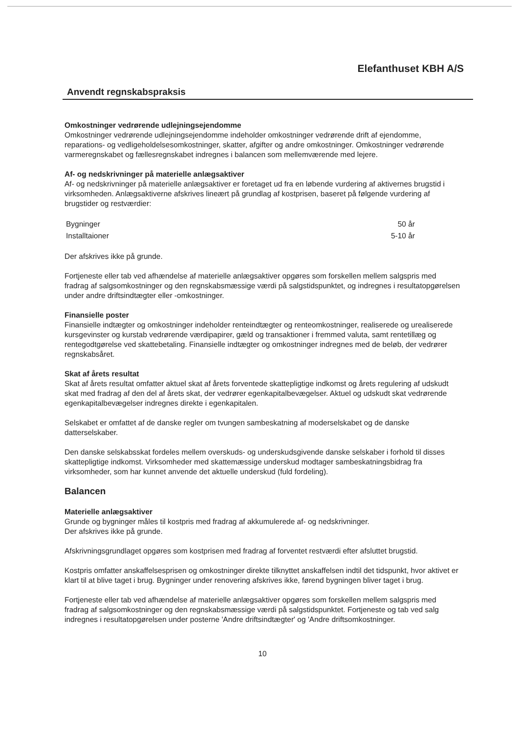Elefanthuset KBH A/S
Anvendt regnskabspraksis
Omkostninger vedrørende udlejningsejendomme
Omkostninger vedrørende udlejningsejendomme indeholder omkostninger vedrørende drift af ejendomme, reparations- og vedligeholdelsesomkostninger, skatter, afgifter og andre omkostninger. Omkostninger vedrørende varmeregnskabet og fællesregnskabet indregnes i balancen som mellemværende med lejere.
Af- og nedskrivninger på materielle anlægsaktiver
Af- og nedskrivninger på materielle anlægsaktiver er foretaget ud fra en løbende vurdering af aktivernes brugstid i virksomheden. Anlægsaktiverne afskrives lineært på grundlag af kostprisen, baseret på følgende vurdering af brugstider og restværdier:
| Bygninger | 50 år |
| Installtaioner | 5-10 år |
Der afskrives ikke på grunde.
Fortjeneste eller tab ved afhændelse af materielle anlægsaktiver opgøres som forskellen mellem salgspris med fradrag af salgsomkostninger og den regnskabsmæssige værdi på salgstidspunktet, og indregnes i resultatopgørelsen under andre driftsindtægter eller -omkostninger.
Finansielle poster
Finansielle indtægter og omkostninger indeholder renteindtægter og renteomkostninger, realiserede og urealiserede kursgevinster og kurstab vedrørende værdipapirer, gæld og transaktioner i fremmed valuta, samt rentetillæg og rentegodtgørelse ved skattebetaling. Finansielle indtægter og omkostninger indregnes med de beløb, der vedrører regnskabsåret.
Skat af årets resultat
Skat af årets resultat omfatter aktuel skat af årets forventede skattepligtige indkomst og årets regulering af udskudt skat med fradrag af den del af årets skat, der vedrører egenkapitalbevægelser. Aktuel og udskudt skat vedrørende egenkapitalbevægelser indregnes direkte i egenkapitalen.
Selskabet er omfattet af de danske regler om tvungen sambeskatning af moderselskabet og de danske datterselskaber.
Den danske selskabsskat fordeles mellem overskuds- og underskudsgivende danske selskaber i forhold til disses skattepligtige indkomst. Virksomheder med skattemæssige underskud modtager sambeskatningsbidrag fra virksomheder, som har kunnet anvende det aktuelle underskud (fuld fordeling).
Balancen
Materielle anlægsaktiver
Grunde og bygninger måles til kostpris med fradrag af akkumulerede af- og nedskrivninger.
Der afskrives ikke på grunde.
Afskrivningsgrundlaget opgøres som kostprisen med fradrag af forventet restværdi efter afsluttet brugstid.
Kostpris omfatter anskaffelsesprisen og omkostninger direkte tilknyttet anskaffelsen indtil det tidspunkt, hvor aktivet er klart til at blive taget i brug. Bygninger under renovering afskrives ikke, førend bygningen bliver taget i brug.
Fortjeneste eller tab ved afhændelse af materielle anlægsaktiver opgøres som forskellen mellem salgspris med fradrag af salgsomkostninger og den regnskabsmæssige værdi på salgstidspunktet. Fortjeneste og tab ved salg indregnes i resultatopgørelsen under posterne 'Andre driftsindtægter' og 'Andre driftsomkostninger.
10